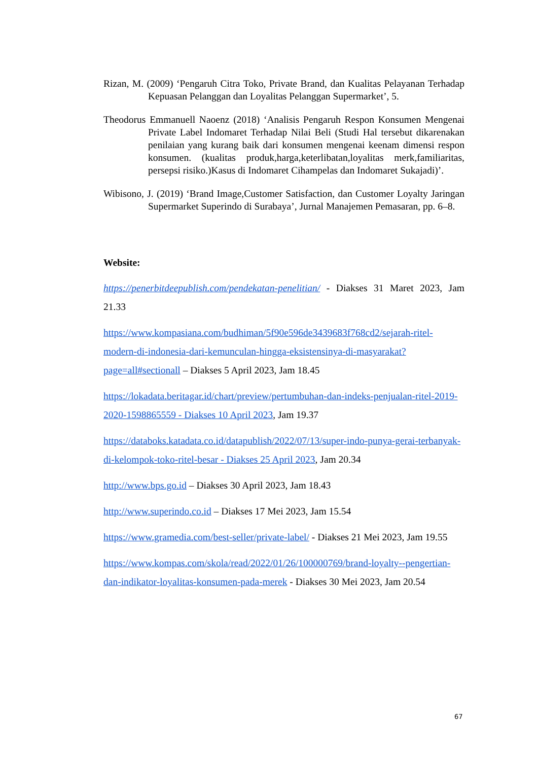Rizan, M. (2009) ‘Pengaruh Citra Toko, Private Brand, dan Kualitas Pelayanan Terhadap Kepuasan Pelanggan dan Loyalitas Pelanggan Supermarket’, 5.
Theodorus Emmanuell Naoenz (2018) ‘Analisis Pengaruh Respon Konsumen Mengenai Private Label Indomaret Terhadap Nilai Beli (Studi Hal tersebut dikarenakan penilaian yang kurang baik dari konsumen mengenai keenam dimensi respon konsumen. (kualitas produk,harga,keterlibatan,loyalitas merk,familiaritas, persepsi risiko.)Kasus di Indomaret Cihampelas dan Indomaret Sukajadi)’.
Wibisono, J. (2019) ‘Brand Image,Customer Satisfaction, dan Customer Loyalty Jaringan Supermarket Superindo di Surabaya’, Jurnal Manajemen Pemasaran, pp. 6–8.
Website:
https://penerbitdeepublish.com/pendekatan-penelitian/ - Diakses 31 Maret 2023, Jam 21.33
https://www.kompasiana.com/budhiman/5f90e596de3439683f768cd2/sejarah-ritel-modern-di-indonesia-dari-kemunculan-hingga-eksistensinya-di-masyarakat?page=all#sectionall – Diakses 5 April 2023, Jam 18.45
https://lokadata.beritagar.id/chart/preview/pertumbuhan-dan-indeks-penjualan-ritel-2019-2020-1598865559 - Diakses 10 April 2023, Jam 19.37
https://databoks.katadata.co.id/datapublish/2022/07/13/super-indo-punya-gerai-terbanyak-di-kelompok-toko-ritel-besar - Diakses 25 April 2023, Jam 20.34
http://www.bps.go.id – Diakses 30 April 2023, Jam 18.43
http://www.superindo.co.id – Diakses 17 Mei 2023, Jam 15.54
https://www.gramedia.com/best-seller/private-label/ - Diakses 21 Mei 2023, Jam 19.55
https://www.kompas.com/skola/read/2022/01/26/100000769/brand-loyalty--pengertian-dan-indikator-loyalitas-konsumen-pada-merek - Diakses 30 Mei 2023, Jam 20.54
67